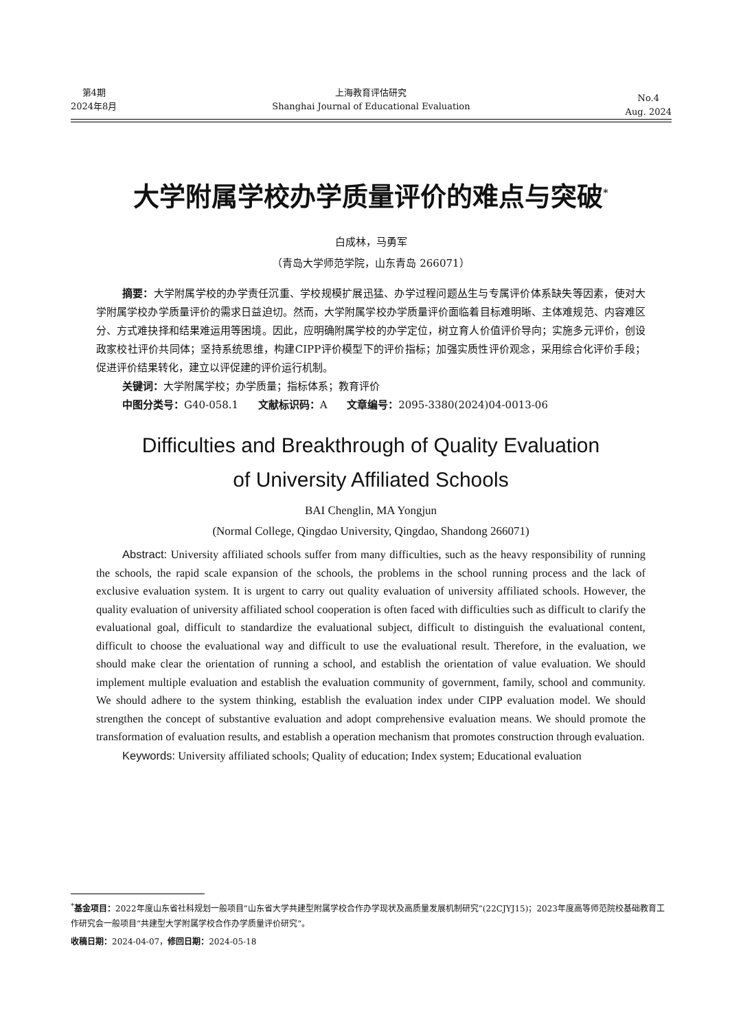第4期
2024年8月
上海教育评估研究
Shanghai Journal of Educational Evaluation
No.4
Aug. 2024
大学附属学校办学质量评价的难点与突破<sup>*</sup>
白成林，马勇军
（青岛大学师范学院，山东青岛 266071）
摘要：大学附属学校的办学责任沉重、学校规模扩展迅猛、办学过程问题丛生与专属评价体系缺失等因素，使对大学附属学校办学质量评价的需求日益迫切。然而，大学附属学校办学质量评价面临着目标难明晰、主体难规范、内容难区分、方式难抉择和结果难运用等困境。因此，应明确附属学校的办学定位，树立育人价值评价导向；实施多元评价，创设政家校社评价共同体；坚持系统思维，构建CIPP评价模型下的评价指标；加强实质性评价观念，采用综合化评价手段；促进评价结果转化，建立以评促建的评价运行机制。
关键词：大学附属学校；办学质量；指标体系；教育评价
中图分类号：G40-058.1 文献标识码：A 文章编号：2095-3380(2024)04-0013-06
Difficulties and Breakthrough of Quality Evaluation
of University Affiliated Schools
BAI Chenglin, MA Yongjun
(Normal College, Qingdao University, Qingdao, Shandong 266071)
Abstract: University affiliated schools suffer from many difficulties, such as the heavy responsibility of running the schools, the rapid scale expansion of the schools, the problems in the school running process and the lack of exclusive evaluation system. It is urgent to carry out quality evaluation of university affiliated schools. However, the quality evaluation of university affiliated school cooperation is often faced with difficulties such as difficult to clarify the evaluational goal, difficult to standardize the evaluational subject, difficult to distinguish the evaluational content, difficult to choose the evaluational way and difficult to use the evaluational result. Therefore, in the evaluation, we should make clear the orientation of running a school, and establish the orientation of value evaluation. We should implement multiple evaluation and establish the evaluation community of government, family, school and community. We should adhere to the system thinking, establish the evaluation index under CIPP evaluation model. We should strengthen the concept of substantive evaluation and adopt comprehensive evaluation means. We should promote the transformation of evaluation results, and establish a operation mechanism that promotes construction through evaluation.
Keywords: University affiliated schools; Quality of education; Index system; Educational evaluation
<sup>*</sup> 基金项目：2022年度山东省社科规划一般项目“山东省大学共建型附属学校合作办学现状及高质量发展机制研究”(22CJYJ15)；2023年度高等师范院校基础教育工作研究会一般项目“共建型大学附属学校合作办学质量评价研究”。
收稿日期：2024-04-07，修回日期：2024-05-18